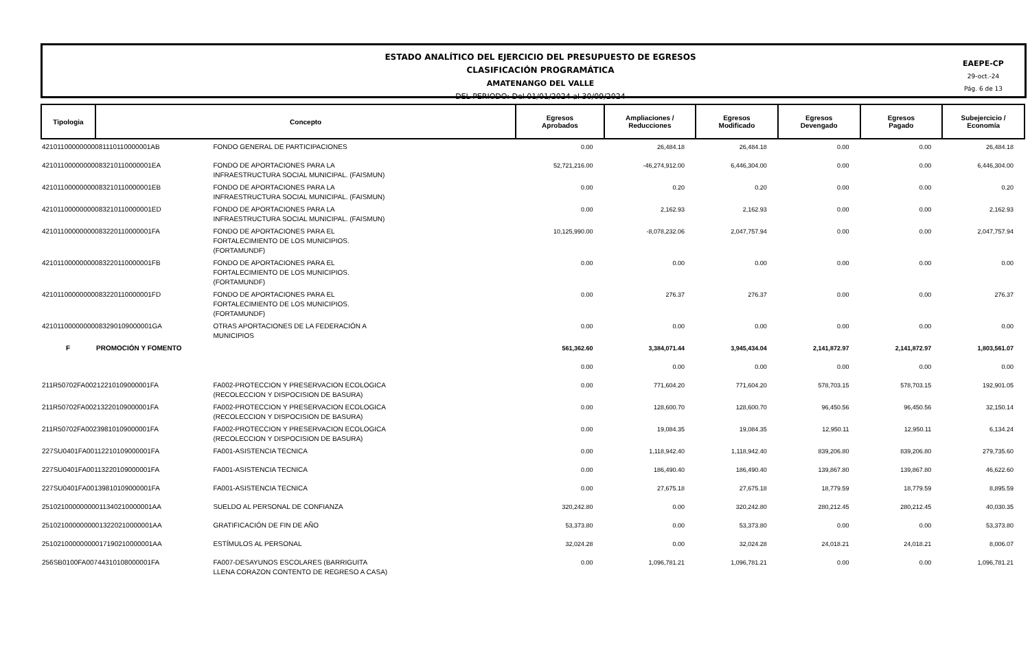ESTADO ANALÍTICO DEL EJERCICIO DEL PRESUPUESTO DE EGRESOS
CLASIFICACIÓN PROGRAMÁTICA
AMATENANGO DEL VALLE
DEL PERIODO: Del 01/01/2024 al 30/09/2024
EAEPE-CP
29-oct.-24
Pág. 6 de 13
| Tipologia | Concepto | | Egresos Aprobados | Ampliaciones / Reducciones | Egresos Modificado | Egresos Devengado | Egresos Pagado | Subejercicio / Economía |
| --- | --- | --- | --- | --- | --- | --- | --- | --- |
| 42101100000000081110110000001AB | | FONDO GENERAL DE PARTICIPACIONES | 0.00 | 26,484.18 | 26,484.18 | 0.00 | 0.00 | 26,484.18 |
| 42101100000000083210110000001EA | | FONDO DE APORTACIONES PARA LA INFRAESTRUCTURA SOCIAL MUNICIPAL. (FAISMUN) | 52,721,216.00 | -46,274,912.00 | 6,446,304.00 | 0.00 | 0.00 | 6,446,304.00 |
| 42101100000000083210110000001EB | | FONDO DE APORTACIONES PARA LA INFRAESTRUCTURA SOCIAL MUNICIPAL. (FAISMUN) | 0.00 | 0.20 | 0.20 | 0.00 | 0.00 | 0.20 |
| 42101100000000083210110000001ED | | FONDO DE APORTACIONES PARA LA INFRAESTRUCTURA SOCIAL MUNICIPAL. (FAISMUN) | 0.00 | 2,162.93 | 2,162.93 | 0.00 | 0.00 | 2,162.93 |
| 42101100000000083220110000001FA | | FONDO DE APORTACIONES PARA EL FORTALECIMIENTO DE LOS MUNICIPIOS. (FORTAMUNDF) | 10,125,990.00 | -8,078,232.06 | 2,047,757.94 | 0.00 | 0.00 | 2,047,757.94 |
| 42101100000000083220110000001FB | | FONDO DE APORTACIONES PARA EL FORTALECIMIENTO DE LOS MUNICIPIOS. (FORTAMUNDF) | 0.00 | 0.00 | 0.00 | 0.00 | 0.00 | 0.00 |
| 42101100000000083220110000001FD | | FONDO DE APORTACIONES PARA EL FORTALECIMIENTO DE LOS MUNICIPIOS. (FORTAMUNDF) | 0.00 | 276.37 | 276.37 | 0.00 | 0.00 | 276.37 |
| 42101100000000083290109000001GA | | OTRAS APORTACIONES DE LA FEDERACIÓN A MUNICIPIOS | 0.00 | 0.00 | 0.00 | 0.00 | 0.00 | 0.00 |
| F | PROMOCIÓN Y FOMENTO | | 561,362.60 | 3,384,071.44 | 3,945,434.04 | 2,141,872.97 | 2,141,872.97 | 1,803,561.07 |
| | | | 0.00 | 0.00 | 0.00 | 0.00 | 0.00 | 0.00 |
| 211R50702FA00212210109000001FA | | FA002-PROTECCION Y PRESERVACION ECOLOGICA (RECOLECCION Y DISPOCISION DE BASURA) | 0.00 | 771,604.20 | 771,604.20 | 578,703.15 | 578,703.15 | 192,901.05 |
| 211R50702FA00213220109000001FA | | FA002-PROTECCION Y PRESERVACION ECOLOGICA (RECOLECCION Y DISPOCISION DE BASURA) | 0.00 | 128,600.70 | 128,600.70 | 96,450.56 | 96,450.56 | 32,150.14 |
| 211R50702FA00239810109000001FA | | FA002-PROTECCION Y PRESERVACION ECOLOGICA (RECOLECCION Y DISPOCISION DE BASURA) | 0.00 | 19,084.35 | 19,084.35 | 12,950.11 | 12,950.11 | 6,134.24 |
| 227SU0401FA00112210109000001FA | | FA001-ASISTENCIA TECNICA | 0.00 | 1,118,942.40 | 1,118,942.40 | 839,206.80 | 839,206.80 | 279,735.60 |
| 227SU0401FA00113220109000001FA | | FA001-ASISTENCIA TECNICA | 0.00 | 186,490.40 | 186,490.40 | 139,867.80 | 139,867.80 | 46,622.60 |
| 227SU0401FA00139810109000001FA | | FA001-ASISTENCIA TECNICA | 0.00 | 27,675.18 | 27,675.18 | 18,779.59 | 18,779.59 | 8,895.59 |
| 25102100000000011340210000001AA | | SUELDO AL PERSONAL DE CONFIANZA | 320,242.80 | 0.00 | 320,242.80 | 280,212.45 | 280,212.45 | 40,030.35 |
| 25102100000000013220210000001AA | | GRATIFICACIÓN DE FIN DE AÑO | 53,373.80 | 0.00 | 53,373.80 | 0.00 | 0.00 | 53,373.80 |
| 25102100000000017190210000001AA | | ESTÍMULOS AL PERSONAL | 32,024.28 | 0.00 | 32,024.28 | 24,018.21 | 24,018.21 | 8,006.07 |
| 256SB0100FA00744310108000001FA | | FA007-DESAYUNOS ESCOLARES (BARRIGUITA LLENA CORAZON CONTENTO DE REGRESO A CASA) | 0.00 | 1,096,781.21 | 1,096,781.21 | 0.00 | 0.00 | 1,096,781.21 |